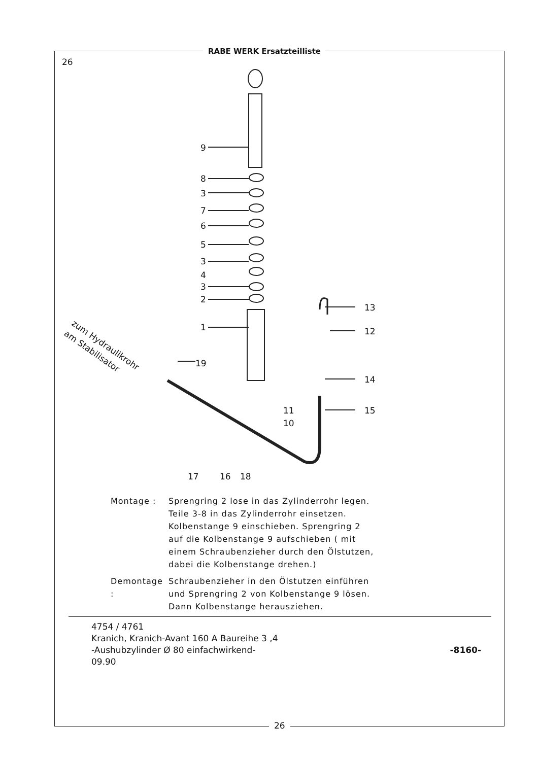RABE WERK Ersatzteilliste
26
9
8
3
7
6
5
3
4
3
2
1
13
12
14
15
19
11
10
17
16
18
zum Hydraulikrohr
am Stabilisator
Montage : Sprengring 2 lose in das Zylinderrohr legen.
Teile 3-8 in das Zylinderrohr einsetzen.
Kolbenstange 9 einschieben. Sprengring 2
auf die Kolbenstange 9 aufschieben ( mit
einem Schraubenzieher durch den Ölstutzen,
dabei die Kolbenstange drehen.)
Demontage :
Schraubenzieher in den Ölstutzen einführen
und Sprengring 2 von Kolbenstange 9 lösen.
Dann Kolbenstange herausziehen.
4754 / 4761
Kranich, Kranich-Avant 160 A Baureihe 3 ,4
-Aushubzylinder Ø 80 einfachwirkend-
09.90
-8160-
26